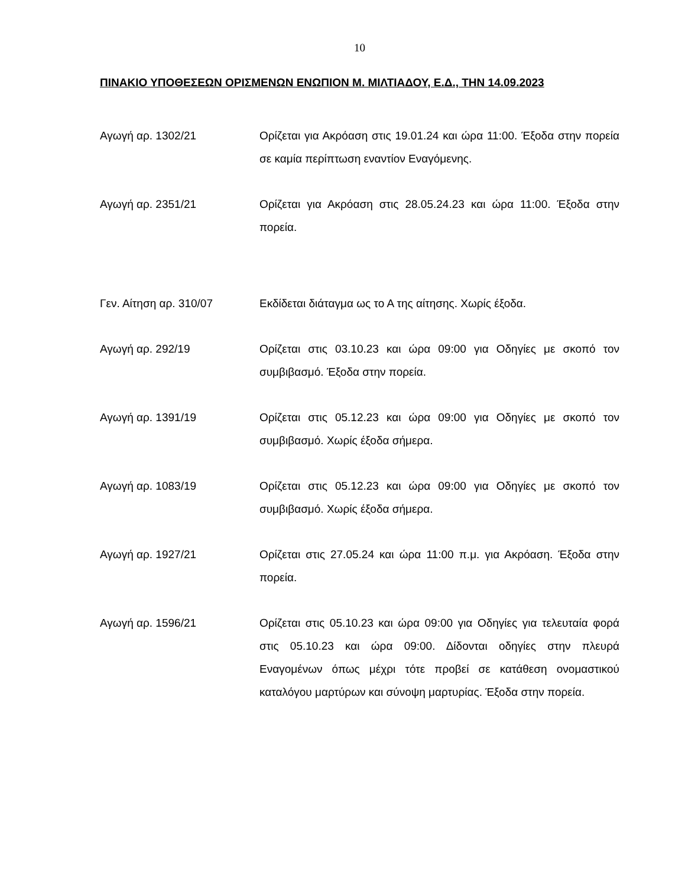10
ΠΙΝΑΚΙΟ ΥΠΟΘΕΣΕΩΝ ΟΡΙΣΜΕΝΩΝ ΕΝΩΠΙΟΝ Μ. ΜΙΛΤΙΑΔΟΥ, Ε.Δ., ΤΗΝ 14.09.2023
Αγωγή αρ. 1302/21 Ορίζεται για Ακρόαση στις 19.01.24 και ώρα 11:00. Έξοδα στην πορεία σε καμία περίπτωση εναντίον Εναγόμενης.
Αγωγή αρ. 2351/21 Ορίζεται για Ακρόαση στις 28.05.24.23 και ώρα 11:00. Έξοδα στην πορεία.
Γεν. Αίτηση αρ. 310/07 Εκδίδεται διάταγμα ως το Α της αίτησης. Χωρίς έξοδα.
Αγωγή αρ. 292/19 Ορίζεται στις 03.10.23 και ώρα 09:00 για Οδηγίες με σκοπό τον συμβιβασμό. Έξοδα στην πορεία.
Αγωγή αρ. 1391/19 Ορίζεται στις 05.12.23 και ώρα 09:00 για Οδηγίες με σκοπό τον συμβιβασμό. Χωρίς έξοδα σήμερα.
Αγωγή αρ. 1083/19 Ορίζεται στις 05.12.23 και ώρα 09:00 για Οδηγίες με σκοπό τον συμβιβασμό. Χωρίς έξοδα σήμερα.
Αγωγή αρ. 1927/21 Ορίζεται στις 27.05.24 και ώρα 11:00 π.μ. για Ακρόαση. Έξοδα στην πορεία.
Αγωγή αρ. 1596/21 Ορίζεται στις 05.10.23 και ώρα 09:00 για Οδηγίες για τελευταία φορά στις 05.10.23 και ώρα 09:00. Δίδονται οδηγίες στην πλευρά Εναγομένων όπως μέχρι τότε προβεί σε κατάθεση ονομαστικού καταλόγου μαρτύρων και σύνοψη μαρτυρίας. Έξοδα στην πορεία.